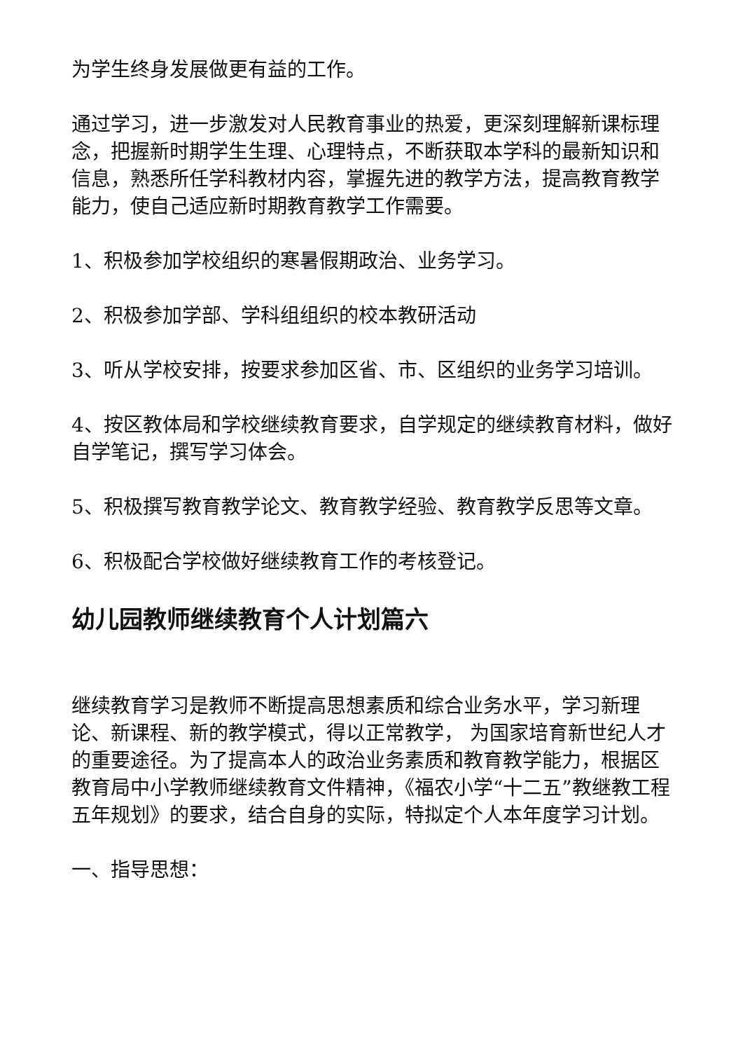为学生终身发展做更有益的工作。
通过学习，进一步激发对人民教育事业的热爱，更深刻理解新课标理念，把握新时期学生生理、心理特点，不断获取本学科的最新知识和信息，熟悉所任学科教材内容，掌握先进的教学方法，提高教育教学能力，使自己适应新时期教育教学工作需要。
1、积极参加学校组织的寒暑假期政治、业务学习。
2、积极参加学部、学科组组织的校本教研活动
3、听从学校安排，按要求参加区省、市、区组织的业务学习培训。
4、按区教体局和学校继续教育要求，自学规定的继续教育材料，做好自学笔记，撰写学习体会。
5、积极撰写教育教学论文、教育教学经验、教育教学反思等文章。
6、积极配合学校做好继续教育工作的考核登记。
幼儿园教师继续教育个人计划篇六
继续教育学习是教师不断提高思想素质和综合业务水平，学习新理论、新课程、新的教学模式，得以正常教学， 为国家培育新世纪人才的重要途径。为了提高本人的政治业务素质和教育教学能力，根据区教育局中小学教师继续教育文件精神，《福农小学“十二五”教继教工程五年规划》的要求，结合自身的实际，特拟定个人本年度学习计划。
一、指导思想：